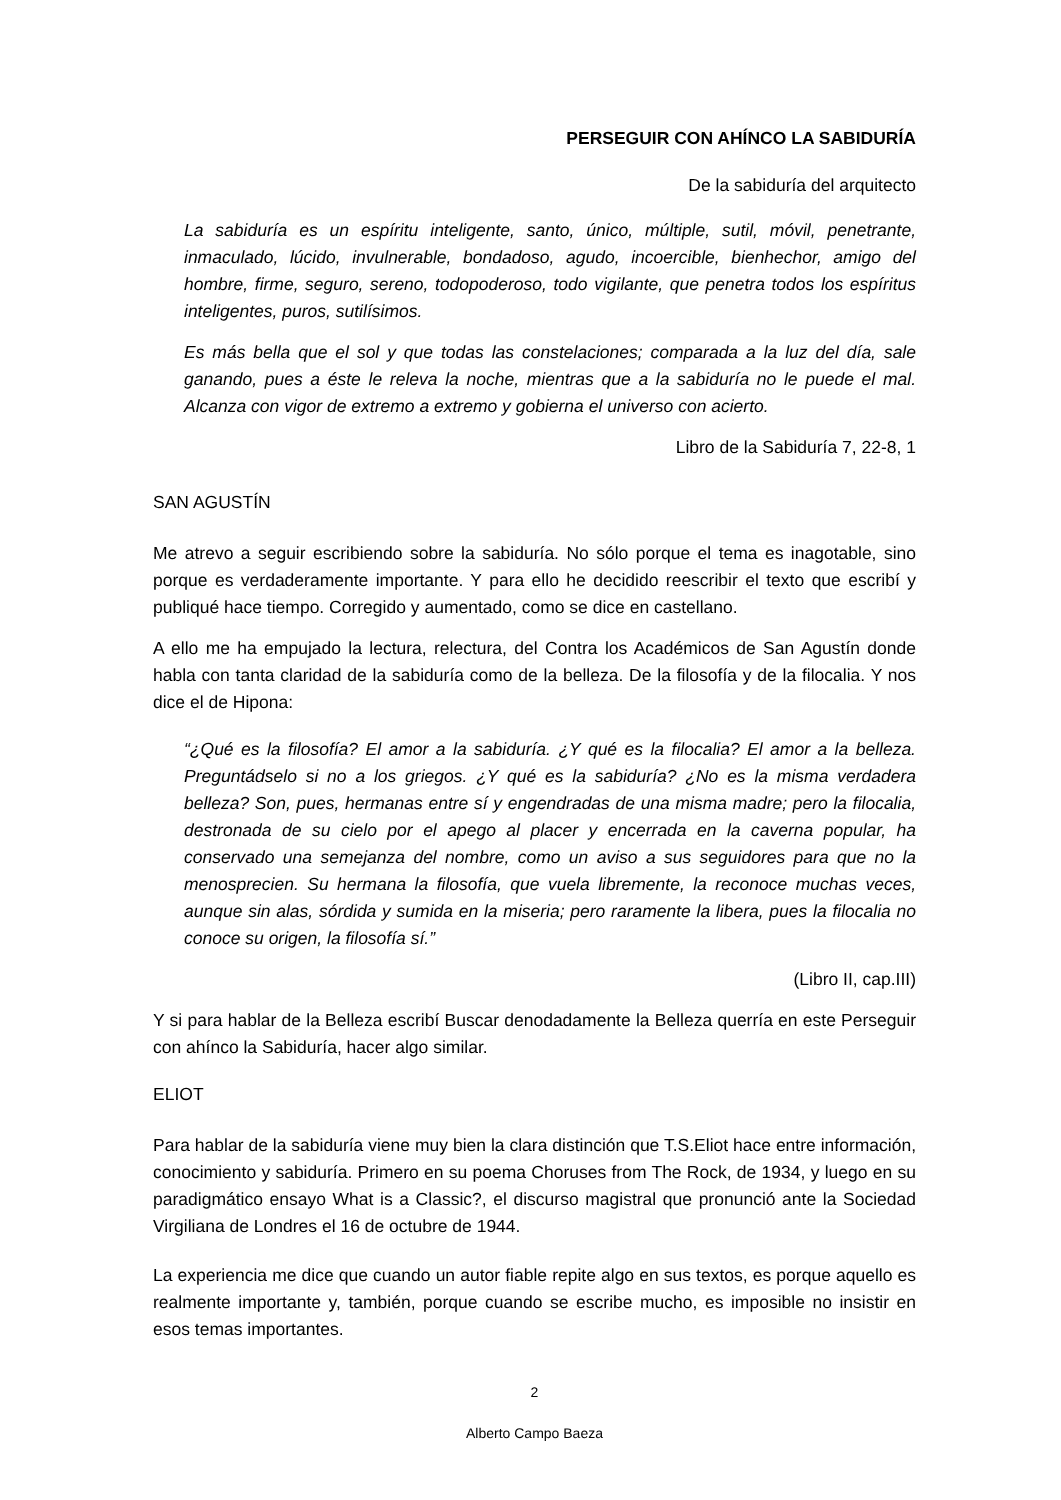PERSEGUIR CON AHÍNCO LA SABIDURÍA
De la sabiduría del arquitecto
La sabiduría es un espíritu inteligente, santo, único, múltiple, sutil, móvil, penetrante, inmaculado, lúcido, invulnerable, bondadoso, agudo, incoercible, bienhechor, amigo del hombre, firme, seguro, sereno, todopoderoso, todo vigilante, que penetra todos los espíritus inteligentes, puros, sutilísimos.
Es más bella que el sol y que todas las constelaciones; comparada a la luz del día, sale ganando, pues a éste le releva la noche, mientras que a la sabiduría no le puede el mal. Alcanza con vigor de extremo a extremo y gobierna el universo con acierto.
Libro de la Sabiduría 7, 22-8, 1
SAN AGUSTÍN
Me atrevo a seguir escribiendo sobre la sabiduría. No sólo porque el tema es inagotable, sino porque es verdaderamente importante. Y para ello he decidido reescribir el texto que escribí y publiqué hace tiempo. Corregido y aumentado, como se dice en castellano.
A ello me ha empujado la lectura, relectura, del Contra los Académicos de San Agustín donde habla con tanta claridad de la sabiduría como de la belleza. De la filosofía y de la filocalia. Y nos dice el de Hipona:
“¿Qué es la filosofía? El amor a la sabiduría. ¿Y qué es la filocalia? El amor a la belleza. Preguntádselo si no a los griegos. ¿Y qué es la sabiduría? ¿No es la misma verdadera belleza? Son, pues, hermanas entre sí y engendradas de una misma madre; pero la filocalia, destronada de su cielo por el apego al placer y encerrada en la caverna popular, ha conservado una semejanza del nombre, como un aviso a sus seguidores para que no la menosprecien. Su hermana la filosofía, que vuela libremente, la reconoce muchas veces, aunque sin alas, sórdida y sumida en la miseria; pero raramente la libera, pues la filocalia no conoce su origen, la filosofía sí.”
(Libro II, cap.III)
Y si para hablar de la Belleza escribí Buscar denodadamente la Belleza querría en este Perseguir con ahínco la Sabiduría, hacer algo similar.
ELIOT
Para hablar de la sabiduría viene muy bien la clara distinción que T.S.Eliot hace entre información, conocimiento y sabiduría. Primero en su poema Choruses from The Rock, de 1934, y luego en su paradigmático ensayo What is a Classic?, el discurso magistral que pronunció ante la Sociedad Virgiliana de Londres el 16 de octubre de 1944.
La experiencia me dice que cuando un autor fiable repite algo en sus textos, es porque aquello es realmente importante y, también, porque cuando se escribe mucho, es imposible no insistir en esos temas importantes.
2
Alberto Campo Baeza